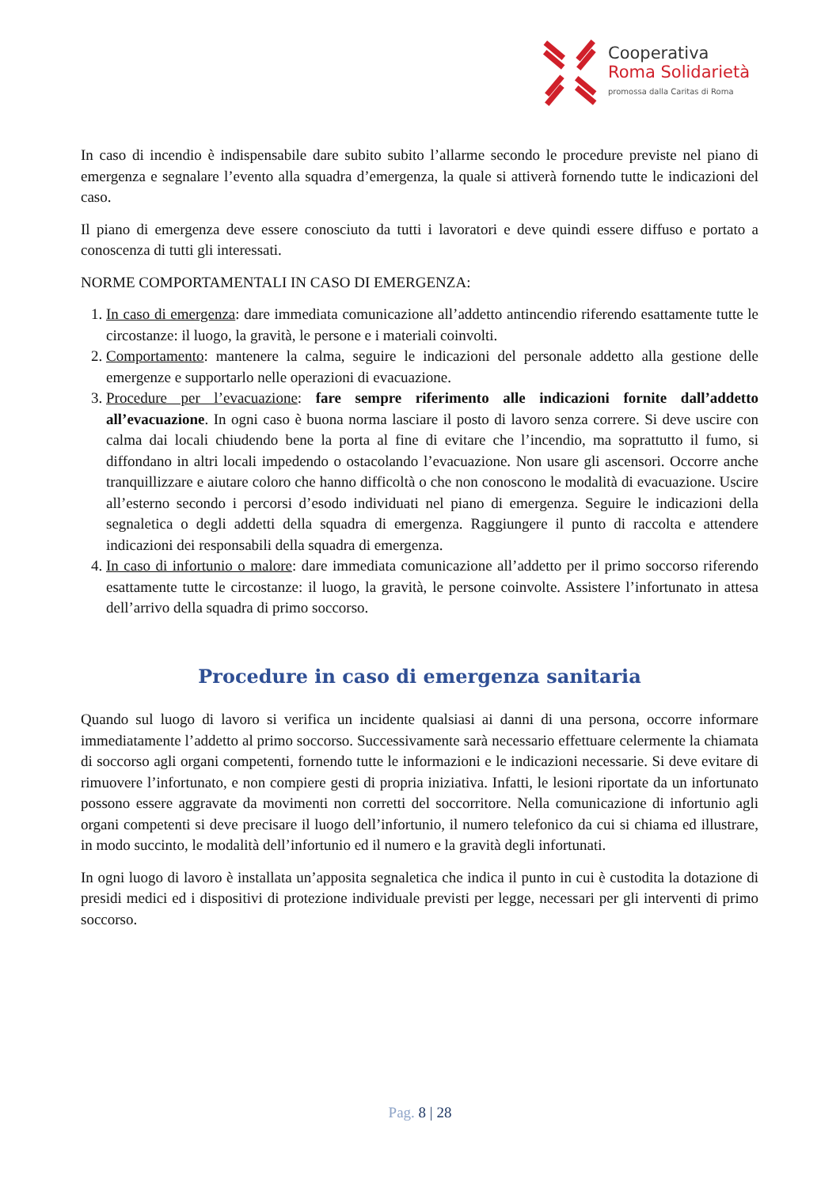Cooperativa
Roma Solidarietà
promossa dalla Caritas di Roma
In caso di incendio è indispensabile dare subito subito l’allarme secondo le procedure previste nel piano di emergenza e segnalare l’evento alla squadra d’emergenza, la quale si attiverà fornendo tutte le indicazioni del caso.
Il piano di emergenza deve essere conosciuto da tutti i lavoratori e deve quindi essere diffuso e portato a conoscenza di tutti gli interessati.
NORME COMPORTAMENTALI IN CASO DI EMERGENZA:
1. In caso di emergenza: dare immediata comunicazione all’addetto antincendio riferendo esattamente tutte le circostanze: il luogo, la gravità, le persone e i materiali coinvolti.
2. Comportamento: mantenere la calma, seguire le indicazioni del personale addetto alla gestione delle emergenze e supportarlo nelle operazioni di evacuazione.
3. Procedure per l’evacuazione: fare sempre riferimento alle indicazioni fornite dall’addetto all’evacuazione. In ogni caso è buona norma lasciare il posto di lavoro senza correre. Si deve uscire con calma dai locali chiudendo bene la porta al fine di evitare che l’incendio, ma soprattutto il fumo, si diffondano in altri locali impedendo o ostacolando l’evacuazione. Non usare gli ascensori. Occorre anche tranquillizzare e aiutare coloro che hanno difficoltà o che non conoscono le modalità di evacuazione. Uscire all’esterno secondo i percorsi d’esodo individuati nel piano di emergenza. Seguire le indicazioni della segnaletica o degli addetti della squadra di emergenza. Raggiungere il punto di raccolta e attendere indicazioni dei responsabili della squadra di emergenza.
4. In caso di infortunio o malore: dare immediata comunicazione all’addetto per il primo soccorso riferendo esattamente tutte le circostanze: il luogo, la gravità, le persone coinvolte. Assistere l’infortunato in attesa dell’arrivo della squadra di primo soccorso.
Procedure in caso di emergenza sanitaria
Quando sul luogo di lavoro si verifica un incidente qualsiasi ai danni di una persona, occorre informare immediatamente l’addetto al primo soccorso. Successivamente sarà necessario effettuare celermente la chiamata di soccorso agli organi competenti, fornendo tutte le informazioni e le indicazioni necessarie. Si deve evitare di rimuovere l’infortunato, e non compiere gesti di propria iniziativa. Infatti, le lesioni riportate da un infortunato possono essere aggravate da movimenti non corretti del soccorritore. Nella comunicazione di infortunio agli organi competenti si deve precisare il luogo dell’infortunio, il numero telefonico da cui si chiama ed illustrare, in modo succinto, le modalità dell’infortunio ed il numero e la gravità degli infortunati.
In ogni luogo di lavoro è installata un’apposita segnaletica che indica il punto in cui è custodita la dotazione di presidi medici ed i dispositivi di protezione individuale previsti per legge, necessari per gli interventi di primo soccorso.
Pag. 8 | 28